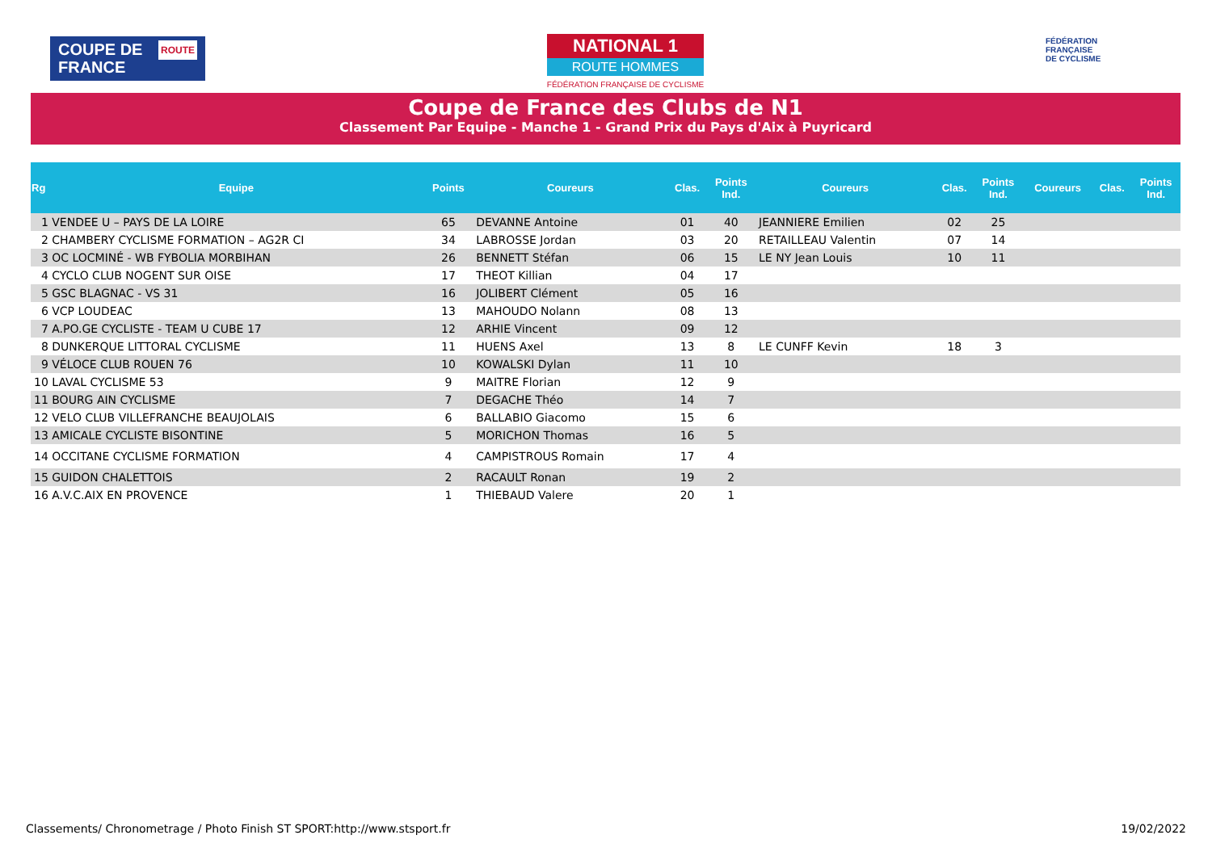ROUTE COUPE DE
FRANCE
NATIONAL 1
ROUTE HOMMES
FÉDÉRATION FRANÇAISE DE CYCLISME
FÉDÉRATION
FRANÇAISE
DE CYCLISME
Coupe de France des Clubs de N1
Classement Par Equipe - Manche 1 - Grand Prix du Pays d'Aix à Puyricard
| Rg | Equipe | Points | Coureurs | Clas. | Points Ind. | Coureurs | Clas. | Points Ind. | Coureurs | Clas. | Points Ind. |
| --- | --- | --- | --- | --- | --- | --- | --- | --- | --- | --- | --- |
| 1 VENDEE U – PAYS DE LA LOIRE | | 65 | DEVANNE Antoine | 01 | 40 | JEANNIERE Emilien | 02 | 25 | | | |
| 2 CHAMBERY CYCLISME FORMATION – AG2R CI | | 34 | LABROSSE Jordan | 03 | 20 | RETAILLEAU Valentin | 07 | 14 | | | |
| 3 OC LOCMINÉ - WB FYBOLIA MORBIHAN | | 26 | BENNETT Stéfan | 06 | 15 | LE NY Jean Louis | 10 | 11 | | | |
| 4 CYCLO CLUB NOGENT SUR OISE | | 17 | THEOT Killian | 04 | 17 | | | | | | |
| 5 GSC BLAGNAC - VS 31 | | 16 | JOLIBERT Clément | 05 | 16 | | | | | | |
| 6 VCP LOUDEAC | | 13 | MAHOUDO Nolann | 08 | 13 | | | | | | |
| 7 A.PO.GE CYCLISTE - TEAM U CUBE 17 | | 12 | ARHIE Vincent | 09 | 12 | | | | | | |
| 8 DUNKERQUE LITTORAL CYCLISME | | 11 | HUENS Axel | 13 | 8 | LE CUNFF Kevin | 18 | 3 | | | |
| 9 VÉLOCE CLUB ROUEN 76 | | 10 | KOWALSKI Dylan | 11 | 10 | | | | | | |
| 10 LAVAL CYCLISME 53 | | 9 | MAITRE Florian | 12 | 9 | | | | | | |
| 11 BOURG AIN CYCLISME | | 7 | DEGACHE Théo | 14 | 7 | | | | | | |
| 12 VELO CLUB VILLEFRANCHE BEAUJOLAIS | | 6 | BALLABIO Giacomo | 15 | 6 | | | | | | |
| 13 AMICALE CYCLISTE BISONTINE | | 5 | MORICHON Thomas | 16 | 5 | | | | | | |
| 14 OCCITANE CYCLISME FORMATION | | 4 | CAMPISTROUS Romain | 17 | 4 | | | | | | |
| 15 GUIDON CHALETTOIS | | 2 | RACAULT Ronan | 19 | 2 | | | | | | |
| 16 A.V.C.AIX EN PROVENCE | | 1 | THIEBAUD Valere | 20 | 1 | | | | | | |
Classements/ Chronometrage / Photo Finish ST SPORT:http://www.stsport.fr 19/02/2022